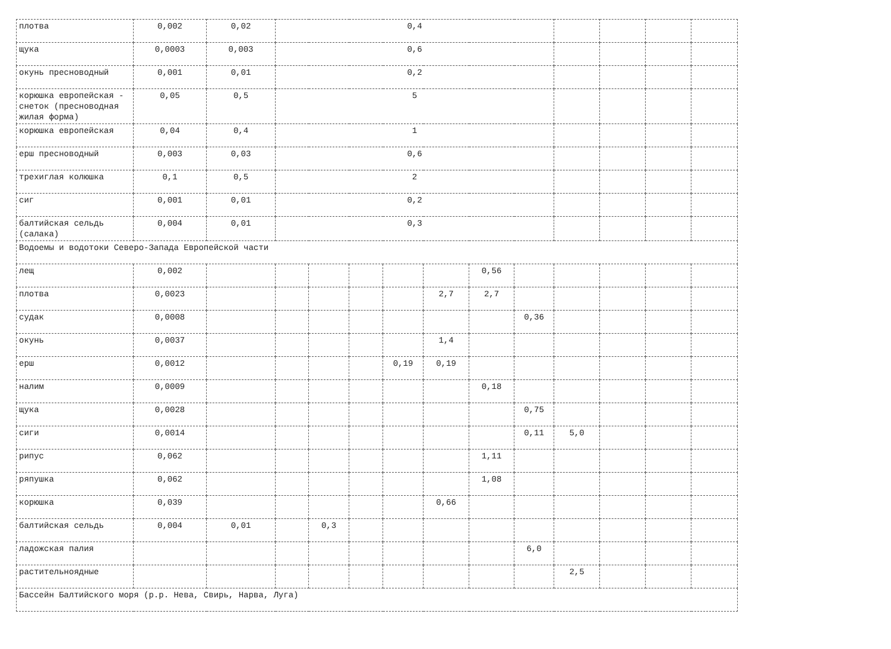| плотва | 0,002 | 0,02 | 0,4 | | | | | | | | | | |
| щука | 0,0003 | 0,003 | 0,6 | | | | | | | | | | |
| окунь пресноводный | 0,001 | 0,01 | 0,2 | | | | | | | | | | |
| корюшка европейская - снеток (пресноводная жилая форма) | 0,05 | 0,5 | 5 | | | | | | | | | | |
| корюшка европейская | 0,04 | 0,4 | 1 | | | | | | | | | | |
| ерш пресноводный | 0,003 | 0,03 | 0,6 | | | | | | | | | | |
| трехиглая колюшка | 0,1 | 0,5 | 2 | | | | | | | | | | |
| сиг | 0,001 | 0,01 | 0,2 | | | | | | | | | | |
| балтийская сельдь (салака) | 0,004 | 0,01 | 0,3 | | | | | | | | | | |
| Водоемы и водотоки Северо-Запада Европейской части | | | | | | | | | | | | | |
| лещ | 0,002 | | | | | | | 0,56 | | | | | |
| плотва | 0,0023 | | | | | | 2,7 | 2,7 | | | | | |
| судак | 0,0008 | | | | | | | | 0,36 | | | | |
| окунь | 0,0037 | | | | | | 1,4 | | | | | | |
| ерш | 0,0012 | | | | | 0,19 | 0,19 | | | | | | |
| налим | 0,0009 | | | | | | | 0,18 | | | | | |
| щука | 0,0028 | | | | | | | | 0,75 | | | | |
| сиги | 0,0014 | | | | | | | | 0,11 | 5,0 | | | |
| рипус | 0,062 | | | | | | | 1,11 | | | | | |
| ряпушка | 0,062 | | | | | | | 1,08 | | | | | |
| корюшка | 0,039 | | | | | | 0,66 | | | | | | |
| балтийская сельдь | 0,004 | 0,01 | | 0,3 | | | | | | | | | |
| ладожская палия | | | | | | | | | 6,0 | | | | |
| растительноядные | | | | | | | | | | 2,5 | | | |
| Бассейн Балтийского моря (р.р. Нева, Свирь, Нарва, Луга) | | | | | | | | | | | | | |